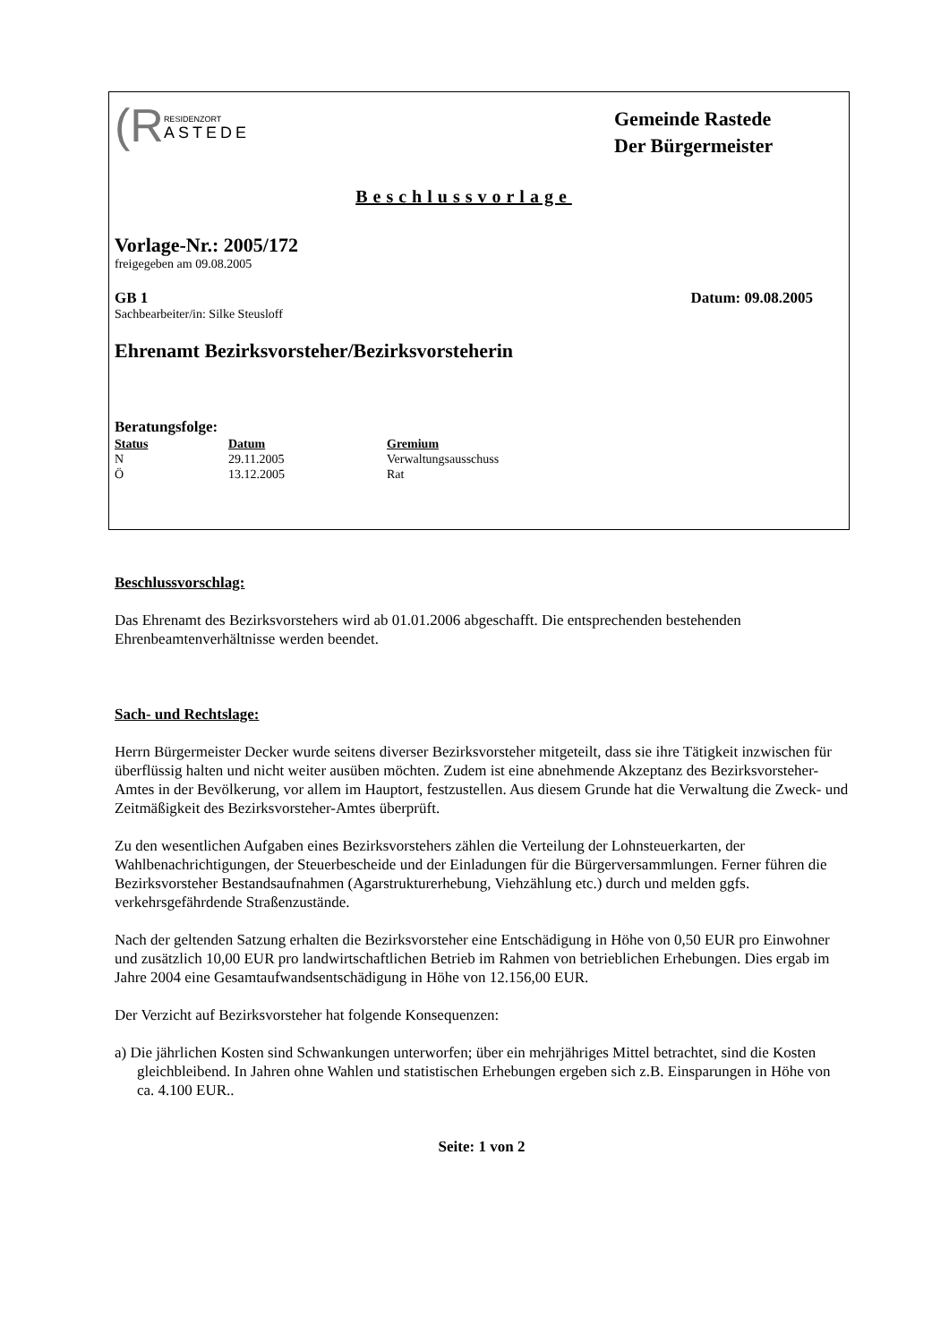(R RESIDENZORT
ASTEDE
Gemeinde Rastede
Der Bürgermeister
Beschlussvorlage
Vorlage-Nr.: 2005/172
freigegeben am 09.08.2005
GB 1 Datum: 09.08.2005
Sachbearbeiter/in: Silke Steusloff
Ehrenamt Bezirksvorsteher/Bezirksvorsteherin
Beratungsfolge:
| Status | Datum | Gremium |
| --- | --- | --- |
| N | 29.11.2005 | Verwaltungsausschuss |
| Ö | 13.12.2005 | Rat |
Beschlussvorschlag:
Das Ehrenamt des Bezirksvorstehers wird ab 01.01.2006 abgeschafft. Die entsprechenden bestehenden Ehrenbeamtenverhältnisse werden beendet.
Sach- und Rechtslage:
Herrn Bürgermeister Decker wurde seitens diverser Bezirksvorsteher mitgeteilt, dass sie ihre Tätigkeit inzwischen für überflüssig halten und nicht weiter ausüben möchten. Zudem ist eine abnehmende Akzeptanz des Bezirksvorsteher-Amtes in der Bevölkerung, vor allem im Hauptort, festzustellen. Aus diesem Grunde hat die Verwaltung die Zweck- und Zeitmäßigkeit des Bezirksvorsteher-Amtes überprüft.
Zu den wesentlichen Aufgaben eines Bezirksvorstehers zählen die Verteilung der Lohnsteuerkarten, der Wahlbenachrichtigungen, der Steuerbescheide und der Einladungen für die Bürgerversammlungen. Ferner führen die Bezirksvorsteher Bestandsaufnahmen (Agarstrukturerhebung, Viehzählung etc.) durch und melden ggfs. verkehrsgefährdende Straßenzustände.
Nach der geltenden Satzung erhalten die Bezirksvorsteher eine Entschädigung in Höhe von 0,50 EUR pro Einwohner und zusätzlich 10,00 EUR pro landwirtschaftlichen Betrieb im Rahmen von betrieblichen Erhebungen. Dies ergab im Jahre 2004 eine Gesamtaufwandsentschädigung in Höhe von 12.156,00 EUR.
Der Verzicht auf Bezirksvorsteher hat folgende Konsequenzen:
a) Die jährlichen Kosten sind Schwankungen unterworfen; über ein mehrjähriges Mittel betrachtet, sind die Kosten gleichbleibend. In Jahren ohne Wahlen und statistischen Erhebungen ergeben sich z.B. Einsparungen in Höhe von ca. 4.100 EUR..
Seite: 1 von 2